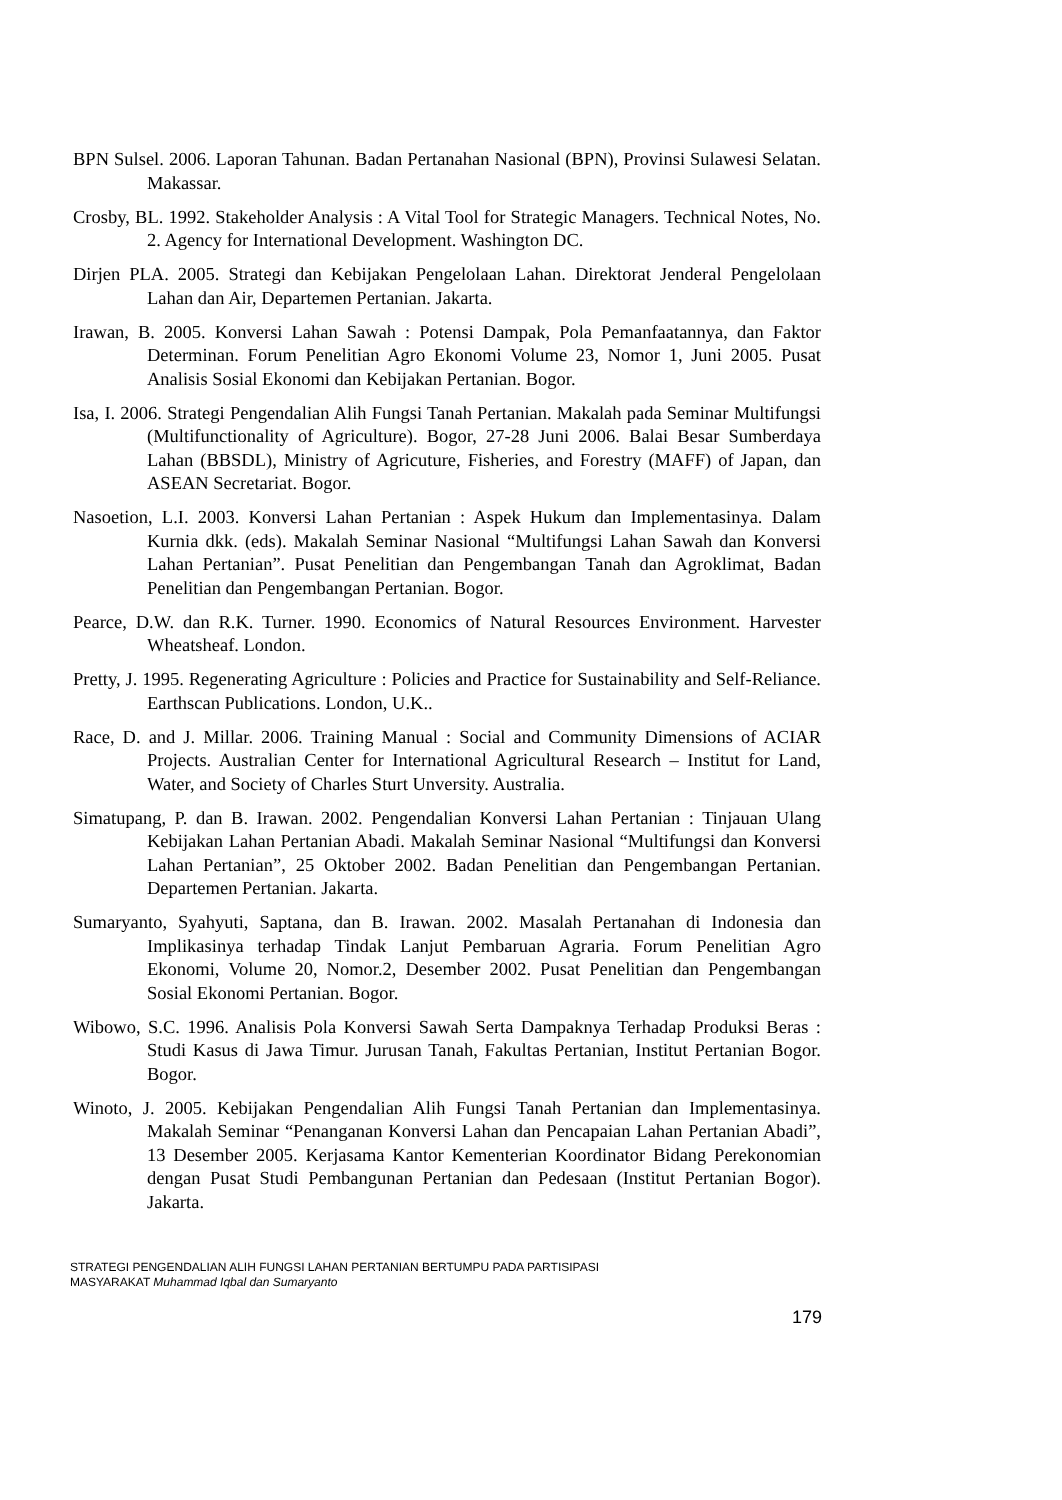BPN Sulsel. 2006. Laporan Tahunan. Badan Pertanahan Nasional (BPN), Provinsi Sulawesi Selatan. Makassar.
Crosby, BL. 1992. Stakeholder Analysis : A Vital Tool for Strategic Managers. Technical Notes, No. 2. Agency for International Development. Washington DC.
Dirjen PLA. 2005. Strategi dan Kebijakan Pengelolaan Lahan. Direktorat Jenderal Pengelolaan Lahan dan Air, Departemen Pertanian. Jakarta.
Irawan, B. 2005. Konversi Lahan Sawah : Potensi Dampak, Pola Pemanfaatannya, dan Faktor Determinan. Forum Penelitian Agro Ekonomi Volume 23, Nomor 1, Juni 2005. Pusat Analisis Sosial Ekonomi dan Kebijakan Pertanian. Bogor.
Isa, I. 2006. Strategi Pengendalian Alih Fungsi Tanah Pertanian. Makalah pada Seminar Multifungsi (Multifunctionality of Agriculture). Bogor, 27-28 Juni 2006. Balai Besar Sumberdaya Lahan (BBSDL), Ministry of Agricuture, Fisheries, and Forestry (MAFF) of Japan, dan ASEAN Secretariat. Bogor.
Nasoetion, L.I. 2003. Konversi Lahan Pertanian : Aspek Hukum dan Implementasinya. Dalam Kurnia dkk. (eds). Makalah Seminar Nasional “Multifungsi Lahan Sawah dan Konversi Lahan Pertanian”. Pusat Penelitian dan Pengembangan Tanah dan Agroklimat, Badan Penelitian dan Pengembangan Pertanian. Bogor.
Pearce, D.W. dan R.K. Turner. 1990. Economics of Natural Resources Environment. Harvester Wheatsheaf. London.
Pretty, J. 1995. Regenerating Agriculture : Policies and Practice for Sustainability and Self-Reliance. Earthscan Publications. London, U.K..
Race, D. and J. Millar. 2006. Training Manual : Social and Community Dimensions of ACIAR Projects. Australian Center for International Agricultural Research – Institut for Land, Water, and Society of Charles Sturt Unversity. Australia.
Simatupang, P. dan B. Irawan. 2002. Pengendalian Konversi Lahan Pertanian : Tinjauan Ulang Kebijakan Lahan Pertanian Abadi. Makalah Seminar Nasional “Multifungsi dan Konversi Lahan Pertanian”, 25 Oktober 2002. Badan Penelitian dan Pengembangan Pertanian. Departemen Pertanian. Jakarta.
Sumaryanto, Syahyuti, Saptana, dan B. Irawan. 2002. Masalah Pertanahan di Indonesia dan Implikasinya terhadap Tindak Lanjut Pembaruan Agraria. Forum Penelitian Agro Ekonomi, Volume 20, Nomor.2, Desember 2002. Pusat Penelitian dan Pengembangan Sosial Ekonomi Pertanian. Bogor.
Wibowo, S.C. 1996. Analisis Pola Konversi Sawah Serta Dampaknya Terhadap Produksi Beras : Studi Kasus di Jawa Timur. Jurusan Tanah, Fakultas Pertanian, Institut Pertanian Bogor. Bogor.
Winoto, J. 2005. Kebijakan Pengendalian Alih Fungsi Tanah Pertanian dan Implementasinya. Makalah Seminar “Penanganan Konversi Lahan dan Pencapaian Lahan Pertanian Abadi”, 13 Desember 2005. Kerjasama Kantor Kementerian Koordinator Bidang Perekonomian dengan Pusat Studi Pembangunan Pertanian dan Pedesaan (Institut Pertanian Bogor). Jakarta.
STRATEGI PENGENDALIAN ALIH FUNGSI LAHAN PERTANIAN BERTUMPU PADA PARTISIPASI
MASYARAKAT Muhammad Iqbal dan Sumaryanto
179